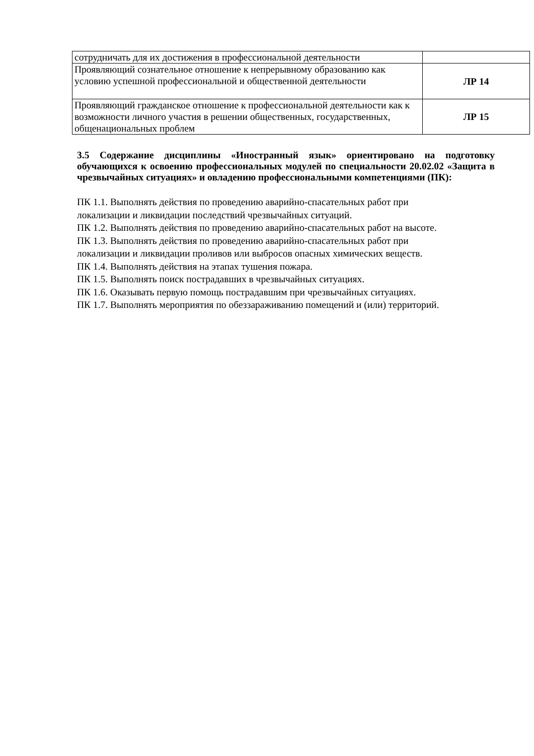| сотрудничать для их достижения в профессиональной деятельности | |
| Проявляющий сознательное отношение к непрерывному образованию как условию успешной профессиональной и общественной деятельности | ЛР 14 |
| Проявляющий гражданское отношение к профессиональной деятельности как к возможности личного участия в решении общественных, государственных, общенациональных проблем | ЛР 15 |
3.5 Содержание дисциплины «Иностранный язык» ориентировано на подготовку обучающихся к освоению профессиональных модулей по специальности 20.02.02 «Защита в чрезвычайных ситуациях» и овладению профессиональными компетенциями (ПК):
ПК 1.1. Выполнять действия по проведению аварийно-спасательных работ при
локализации и ликвидации последствий чрезвычайных ситуаций.
ПК 1.2. Выполнять действия по проведению аварийно-спасательных работ на высоте.
ПК 1.3. Выполнять действия по проведению аварийно-спасательных работ при
локализации и ликвидации проливов или выбросов опасных химических веществ.
ПК 1.4. Выполнять действия на этапах тушения пожара.
ПК 1.5. Выполнять поиск пострадавших в чрезвычайных ситуациях.
ПК 1.6. Оказывать первую помощь пострадавшим при чрезвычайных ситуациях.
ПК 1.7. Выполнять мероприятия по обеззараживанию помещений и (или) территорий.